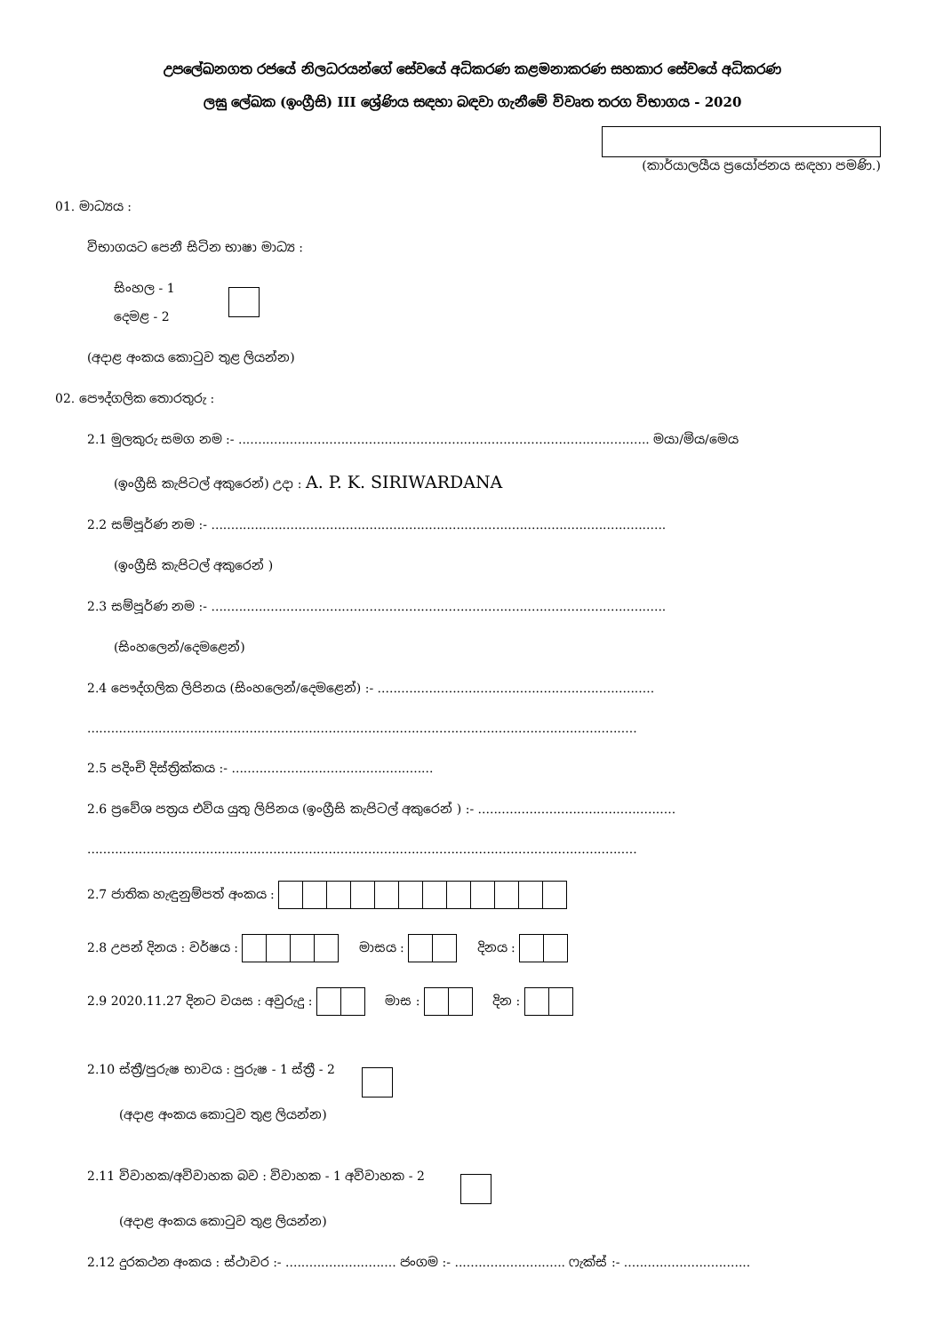උපලේඛනගත රජයේ නිලධරයන්ගේ සේවයේ අධිකරණ කළමනාකරණ සහකාර සේවයේ අධිකරණ
ලඝු ලේඛක (ඉංග්‍රීසි) III ශ්‍රේණිය සඳහා බඳවා ගැනීමේ විවෘත තරග විභාගය - 2020
(කාර්යාලයීය ප්‍රයෝජනය සඳහා පමණි.)
01. මාධ්‍යය :
විභාගයට පෙනී සිටින භාෂා මාධ්‍ය :
සිංහල - 1
දෙමළ - 2
(අදාළ අංකය කොටුව තුළ ලියන්න)
02. පෞද්ගලික තොරතුරු :
2.1 මුලකුරු සමග නම :- ........................................................................................................ මයා/මිය/මෙය
(ඉංග්‍රීසි කැපිටල් අකුරෙන්) උදා : A. P. K. SIRIWARDANA
2.2 සම්පූර්ණ නම :- ...................................................................................................................
(ඉංග්‍රීසි කැපිටල් අකුරෙන් )
2.3 සම්පූර්ණ නම :- ...................................................................................................................
(සිංහලෙන්/දෙමළෙන්)
2.4 පෞද්ගලික ලිපිනය (සිංහලෙන්/දෙමළෙන්) :- ......................................................................
...........................................................................................................................................
2.5 පදිංචි දිස්ත්‍රික්කය :- ...................................................
2.6 ප්‍රවේශ පත්‍රය එවිය යුතු ලිපිනය (ඉංග්‍රීසි කැපිටල් අකුරෙන් ) :- ..................................................
...........................................................................................................................................
2.7 ජාතික හැඳුනුම්පත් අංකය :
2.8 උපන් දිනය : වර්ෂය : මාසය : දිනය :
2.9 2020.11.27 දිනට වයස : අවුරුදු : මාස : දින :
2.10 ස්ත්‍රී/පුරුෂ භාවය : පුරුෂ - 1 ස්ත්‍රී - 2
(අදාළ අංකය කොටුව තුළ ලියන්න)
2.11 විවාහක/අවිවාහක බව : විවාහක - 1 අවිවාහක - 2
(අදාළ අංකය කොටුව තුළ ලියන්න)
2.12 දුරකථන අංකය : ස්ථාවර :- ............................ ජංගම :- ............................ ෆැක්ස් :- ................................